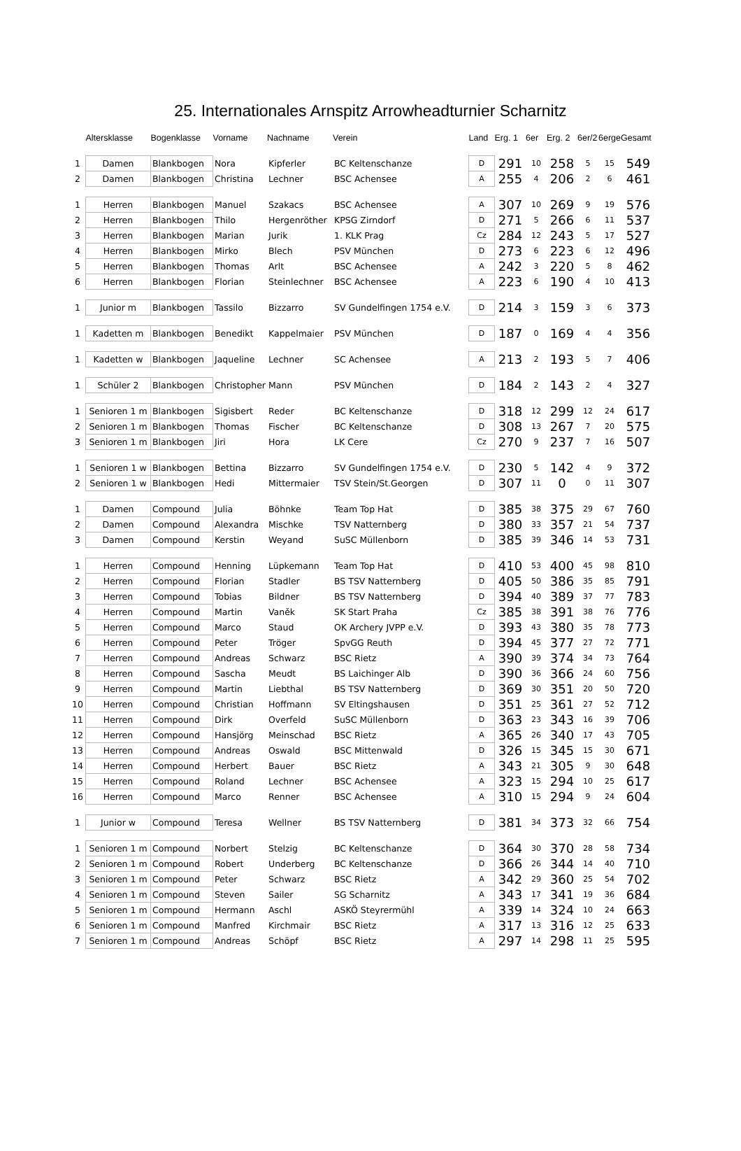25. Internationales Arnspitz Arrowheadturnier Scharnitz
| | Altersklasse | Bogenklasse | Vorname | Nachname | Verein | Land | Erg. 1 | 6er | Erg. 2 | 6er/2 | 6erge | Gesamt |
| --- | --- | --- | --- | --- | --- | --- | --- | --- | --- | --- | --- | --- |
| 1 | Damen | Blankbogen | Nora | Kipferler | BC Keltenschanze | D | 291 | 10 | 258 | 5 | 15 | 549 |
| 2 | Damen | Blankbogen | Christina | Lechner | BSC Achensee | A | 255 | 4 | 206 | 2 | 6 | 461 |
| 1 | Herren | Blankbogen | Manuel | Szakacs | BSC Achensee | A | 307 | 10 | 269 | 9 | 19 | 576 |
| 2 | Herren | Blankbogen | Thilo | Hergenröther | KPSG Zirndorf | D | 271 | 5 | 266 | 6 | 11 | 537 |
| 3 | Herren | Blankbogen | Marian | Jurik | 1. KLK Prag | Cz | 284 | 12 | 243 | 5 | 17 | 527 |
| 4 | Herren | Blankbogen | Mirko | Blech | PSV München | D | 273 | 6 | 223 | 6 | 12 | 496 |
| 5 | Herren | Blankbogen | Thomas | Arlt | BSC Achensee | A | 242 | 3 | 220 | 5 | 8 | 462 |
| 6 | Herren | Blankbogen | Florian | Steinlechner | BSC Achensee | A | 223 | 6 | 190 | 4 | 10 | 413 |
| 1 | Junior m | Blankbogen | Tassilo | Bizzarro | SV Gundelfingen 1754 e.V. | D | 214 | 3 | 159 | 3 | 6 | 373 |
| 1 | Kadetten m | Blankbogen | Benedikt | Kappelmaier | PSV München | D | 187 | 0 | 169 | 4 | 4 | 356 |
| 1 | Kadetten w | Blankbogen | Jaqueline | Lechner | SC Achensee | A | 213 | 2 | 193 | 5 | 7 | 406 |
| 1 | Schüler 2 | Blankbogen | Christopher | Mann | PSV München | D | 184 | 2 | 143 | 2 | 4 | 327 |
| 1 | Senioren 1 m | Blankbogen | Sigisbert | Reder | BC Keltenschanze | D | 318 | 12 | 299 | 12 | 24 | 617 |
| 2 | Senioren 1 m | Blankbogen | Thomas | Fischer | BC Keltenschanze | D | 308 | 13 | 267 | 7 | 20 | 575 |
| 3 | Senioren 1 m | Blankbogen | Jiri | Hora | LK Cere | Cz | 270 | 9 | 237 | 7 | 16 | 507 |
| 1 | Senioren 1 w | Blankbogen | Bettina | Bizzarro | SV Gundelfingen 1754 e.V. | D | 230 | 5 | 142 | 4 | 9 | 372 |
| 2 | Senioren 1 w | Blankbogen | Hedi | Mittermaier | TSV Stein/St.Georgen | D | 307 | 11 | 0 | 0 | 11 | 307 |
| 1 | Damen | Compound | Julia | Böhnke | Team Top Hat | D | 385 | 38 | 375 | 29 | 67 | 760 |
| 2 | Damen | Compound | Alexandra | Mischke | TSV Natternberg | D | 380 | 33 | 357 | 21 | 54 | 737 |
| 3 | Damen | Compound | Kerstin | Weyand | SuSC Müllenborn | D | 385 | 39 | 346 | 14 | 53 | 731 |
| 1 | Herren | Compound | Henning | Lüpkemann | Team Top Hat | D | 410 | 53 | 400 | 45 | 98 | 810 |
| 2 | Herren | Compound | Florian | Stadler | BS TSV Natternberg | D | 405 | 50 | 386 | 35 | 85 | 791 |
| 3 | Herren | Compound | Tobias | Bildner | BS TSV Natternberg | D | 394 | 40 | 389 | 37 | 77 | 783 |
| 4 | Herren | Compound | Martin | Vaněk | SK Start Praha | Cz | 385 | 38 | 391 | 38 | 76 | 776 |
| 5 | Herren | Compound | Marco | Staud | OK Archery JVPP e.V. | D | 393 | 43 | 380 | 35 | 78 | 773 |
| 6 | Herren | Compound | Peter | Tröger | SpvGG Reuth | D | 394 | 45 | 377 | 27 | 72 | 771 |
| 7 | Herren | Compound | Andreas | Schwarz | BSC Rietz | A | 390 | 39 | 374 | 34 | 73 | 764 |
| 8 | Herren | Compound | Sascha | Meudt | BS Laichinger Alb | D | 390 | 36 | 366 | 24 | 60 | 756 |
| 9 | Herren | Compound | Martin | Liebthal | BS TSV Natternberg | D | 369 | 30 | 351 | 20 | 50 | 720 |
| 10 | Herren | Compound | Christian | Hoffmann | SV Eltingshausen | D | 351 | 25 | 361 | 27 | 52 | 712 |
| 11 | Herren | Compound | Dirk | Overfeld | SuSC Müllenborn | D | 363 | 23 | 343 | 16 | 39 | 706 |
| 12 | Herren | Compound | Hansjörg | Meinschad | BSC Rietz | A | 365 | 26 | 340 | 17 | 43 | 705 |
| 13 | Herren | Compound | Andreas | Oswald | BSC Mittenwald | D | 326 | 15 | 345 | 15 | 30 | 671 |
| 14 | Herren | Compound | Herbert | Bauer | BSC Rietz | A | 343 | 21 | 305 | 9 | 30 | 648 |
| 15 | Herren | Compound | Roland | Lechner | BSC Achensee | A | 323 | 15 | 294 | 10 | 25 | 617 |
| 16 | Herren | Compound | Marco | Renner | BSC Achensee | A | 310 | 15 | 294 | 9 | 24 | 604 |
| 1 | Junior w | Compound | Teresa | Wellner | BS TSV Natternberg | D | 381 | 34 | 373 | 32 | 66 | 754 |
| 1 | Senioren 1 m | Compound | Norbert | Stelzig | BC Keltenschanze | D | 364 | 30 | 370 | 28 | 58 | 734 |
| 2 | Senioren 1 m | Compound | Robert | Underberg | BC Keltenschanze | D | 366 | 26 | 344 | 14 | 40 | 710 |
| 3 | Senioren 1 m | Compound | Peter | Schwarz | BSC Rietz | A | 342 | 29 | 360 | 25 | 54 | 702 |
| 4 | Senioren 1 m | Compound | Steven | Sailer | SG Scharnitz | A | 343 | 17 | 341 | 19 | 36 | 684 |
| 5 | Senioren 1 m | Compound | Hermann | Aschl | ASKÖ Steyrermühl | A | 339 | 14 | 324 | 10 | 24 | 663 |
| 6 | Senioren 1 m | Compound | Manfred | Kirchmair | BSC Rietz | A | 317 | 13 | 316 | 12 | 25 | 633 |
| 7 | Senioren 1 m | Compound | Andreas | Schöpf | BSC Rietz | A | 297 | 14 | 298 | 11 | 25 | 595 |